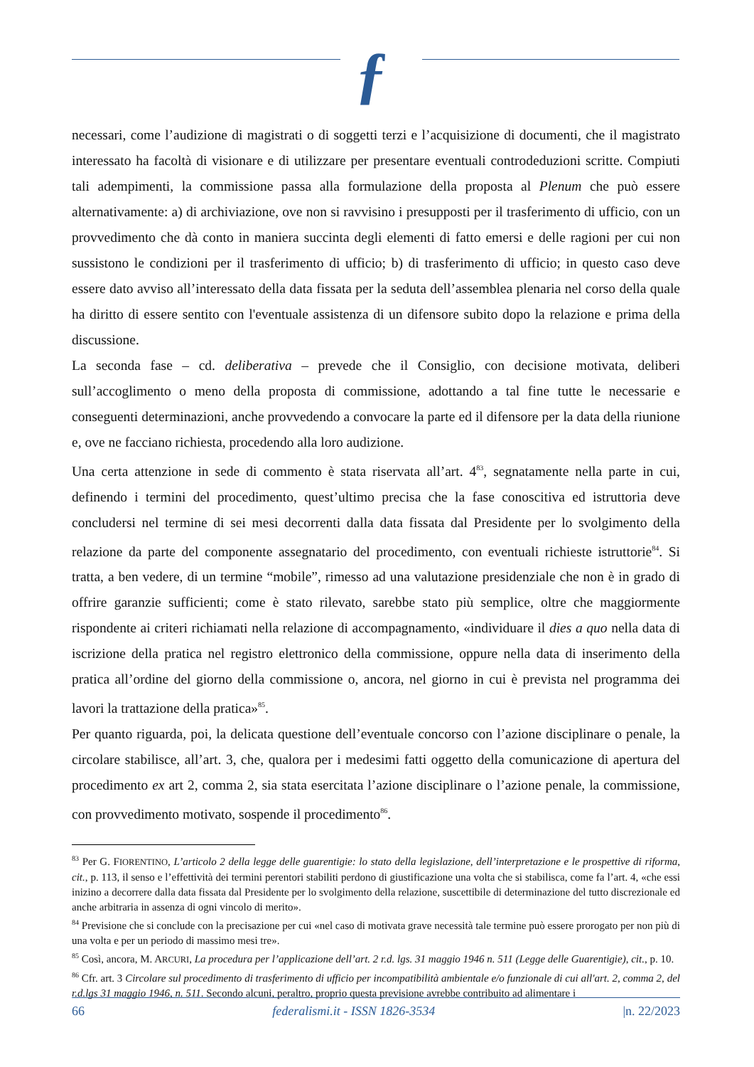ƒ
necessari, come l’audizione di magistrati o di soggetti terzi e l’acquisizione di documenti, che il magistrato interessato ha facoltà di visionare e di utilizzare per presentare eventuali controdeduzioni scritte. Compiuti tali adempimenti, la commissione passa alla formulazione della proposta al Plenum che può essere alternativamente: a) di archiviazione, ove non si ravvisino i presupposti per il trasferimento di ufficio, con un provvedimento che dà conto in maniera succinta degli elementi di fatto emersi e delle ragioni per cui non sussistono le condizioni per il trasferimento di ufficio; b) di trasferimento di ufficio; in questo caso deve essere dato avviso all’interessato della data fissata per la seduta dell’assemblea plenaria nel corso della quale ha diritto di essere sentito con l'eventuale assistenza di un difensore subito dopo la relazione e prima della discussione.
La seconda fase – cd. deliberativa – prevede che il Consiglio, con decisione motivata, deliberi sull’accoglimento o meno della proposta di commissione, adottando a tal fine tutte le necessarie e conseguenti determinazioni, anche provvedendo a convocare la parte ed il difensore per la data della riunione e, ove ne facciano richiesta, procedendo alla loro audizione.
Una certa attenzione in sede di commento è stata riservata all’art. 4<sup>83</sup>, segnatamente nella parte in cui, definendo i termini del procedimento, quest’ultimo precisa che la fase conoscitiva ed istruttoria deve concludersi nel termine di sei mesi decorrenti dalla data fissata dal Presidente per lo svolgimento della relazione da parte del componente assegnatario del procedimento, con eventuali richieste istruttorie<sup>84</sup>. Si tratta, a ben vedere, di un termine “mobile”, rimesso ad una valutazione presidenziale che non è in grado di offrire garanzie sufficienti; come è stato rilevato, sarebbe stato più semplice, oltre che maggiormente rispondente ai criteri richiamati nella relazione di accompagnamento, «individuare il dies a quo nella data di iscrizione della pratica nel registro elettronico della commissione, oppure nella data di inserimento della pratica all’ordine del giorno della commissione o, ancora, nel giorno in cui è prevista nel programma dei lavori la trattazione della pratica»<sup>85</sup>.
Per quanto riguarda, poi, la delicata questione dell’eventuale concorso con l’azione disciplinare o penale, la circolare stabilisce, all’art. 3, che, qualora per i medesimi fatti oggetto della comunicazione di apertura del procedimento ex art 2, comma 2, sia stata esercitata l’azione disciplinare o l’azione penale, la commissione, con provvedimento motivato, sospende il procedimento<sup>86</sup>.
<sup>83</sup> Per G. FIORENTINO, L’articolo 2 della legge delle guarentigie: lo stato della legislazione, dell’interpretazione e le prospettive di riforma, cit., p. 113, il senso e l’effettività dei termini perentori stabiliti perdono di giustificazione una volta che si stabilisca, come fa l’art. 4, «che essi inizino a decorrere dalla data fissata dal Presidente per lo svolgimento della relazione, suscettibile di determinazione del tutto discrezionale ed anche arbitraria in assenza di ogni vincolo di merito».
<sup>84</sup> Previsione che si conclude con la precisazione per cui «nel caso di motivata grave necessità tale termine può essere prorogato per non più di una volta e per un periodo di massimo mesi tre».
<sup>85</sup> Così, ancora, M. ARCURI, La procedura per l’applicazione dell’art. 2 r.d. lgs. 31 maggio 1946 n. 511 (Legge delle Guarentigie), cit., p. 10.
<sup>86</sup> Cfr. art. 3 Circolare sul procedimento di trasferimento di ufficio per incompatibilità ambientale e/o funzionale di cui all'art. 2, comma 2, del r.d.lgs 31 maggio 1946, n. 511. Secondo alcuni, peraltro, proprio questa previsione avrebbe contribuito ad alimentare i
66 federalismi.it - ISSN 1826-3534 |n. 22/2023